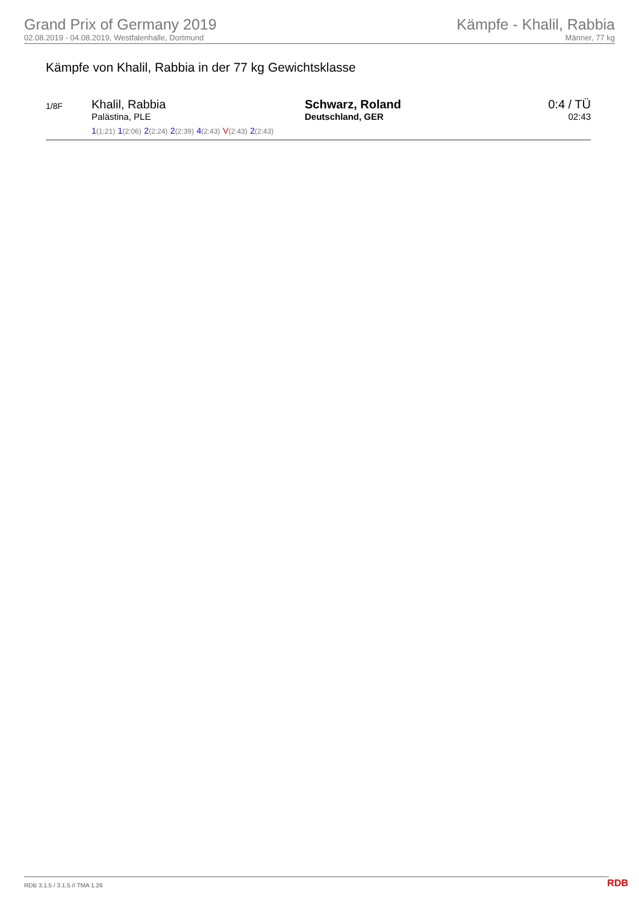Grand Prix of Germany 2019
02.08.2019 - 04.08.2019, Westfalenhalle, Dortmund
Kämpfe - Khalil, Rabbia
Männer, 77 kg
Kämpfe von Khalil, Rabbia in der 77 kg Gewichtsklasse
| 1/8F | Khalil, Rabbia Palästina, PLE 1 (1:21) 1 (2:06) 2 (2:24) 2 (2:39) 4 (2:43) V (2:43) 2 (2:43) | Schwarz, Roland Deutschland, GER | 0:4 / TÜ 02:43 |
RDB 3.1.5 / 3.1.5 // TMA 1.26 RDB